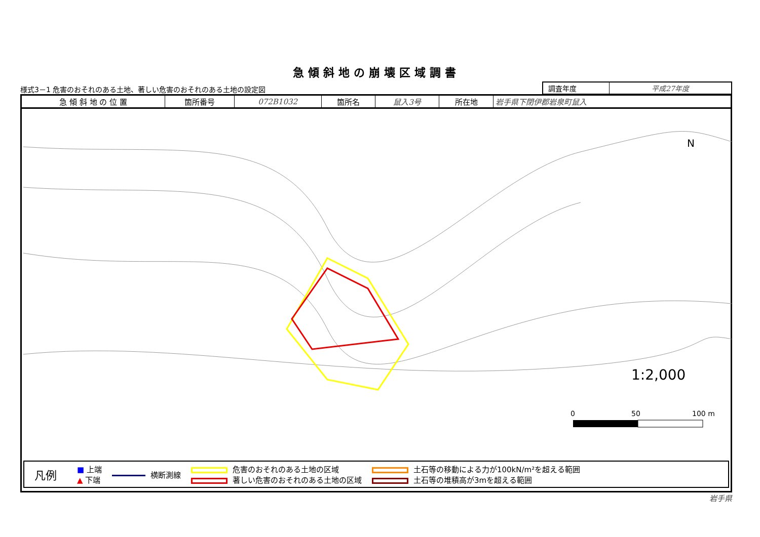急傾斜地の崩壊区域調書
様式3－1 危害のおそれのある土地、著しい危害のおそれのある土地の設定図
| 調査年度 | 平成27年度 |
| 急 傾 斜 地 の 位 置 | 箇所番号 | 072B1032 | 箇所名 | 鼠入3号 | 所在地 | 岩手県下閉伊郡岩泉町鼠入 |
1:2,000
N
0
50
100 m
凡例 ■ 上端
▲ 下端 横断測線 危害のおそれのある土地の区域
著しい危害のおそれのある土地の区域 土石等の移動による力が100kN/m²を超える範囲
土石等の堆積高が3mを超える範囲
岩手県